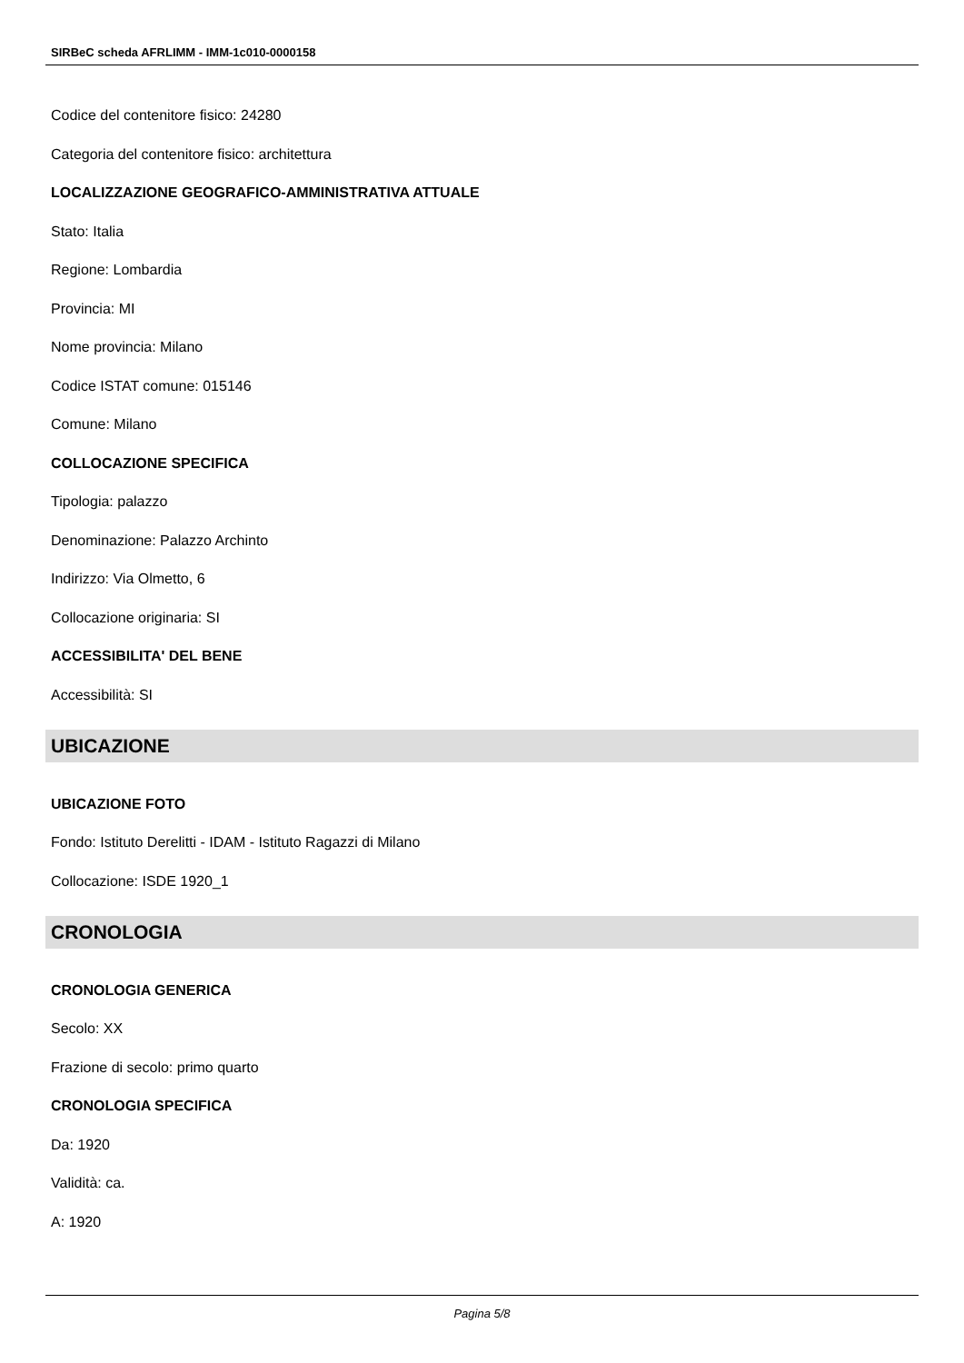SIRBeC scheda AFRLIMM - IMM-1c010-0000158
Codice del contenitore fisico: 24280
Categoria del contenitore fisico: architettura
LOCALIZZAZIONE GEOGRAFICO-AMMINISTRATIVA ATTUALE
Stato: Italia
Regione: Lombardia
Provincia: MI
Nome provincia: Milano
Codice ISTAT comune: 015146
Comune: Milano
COLLOCAZIONE SPECIFICA
Tipologia: palazzo
Denominazione: Palazzo Archinto
Indirizzo: Via Olmetto, 6
Collocazione originaria: SI
ACCESSIBILITA' DEL BENE
Accessibilità: SI
UBICAZIONE
UBICAZIONE FOTO
Fondo: Istituto Derelitti - IDAM - Istituto Ragazzi di Milano
Collocazione: ISDE 1920_1
CRONOLOGIA
CRONOLOGIA GENERICA
Secolo: XX
Frazione di secolo: primo quarto
CRONOLOGIA SPECIFICA
Da: 1920
Validità: ca.
A: 1920
Pagina 5/8